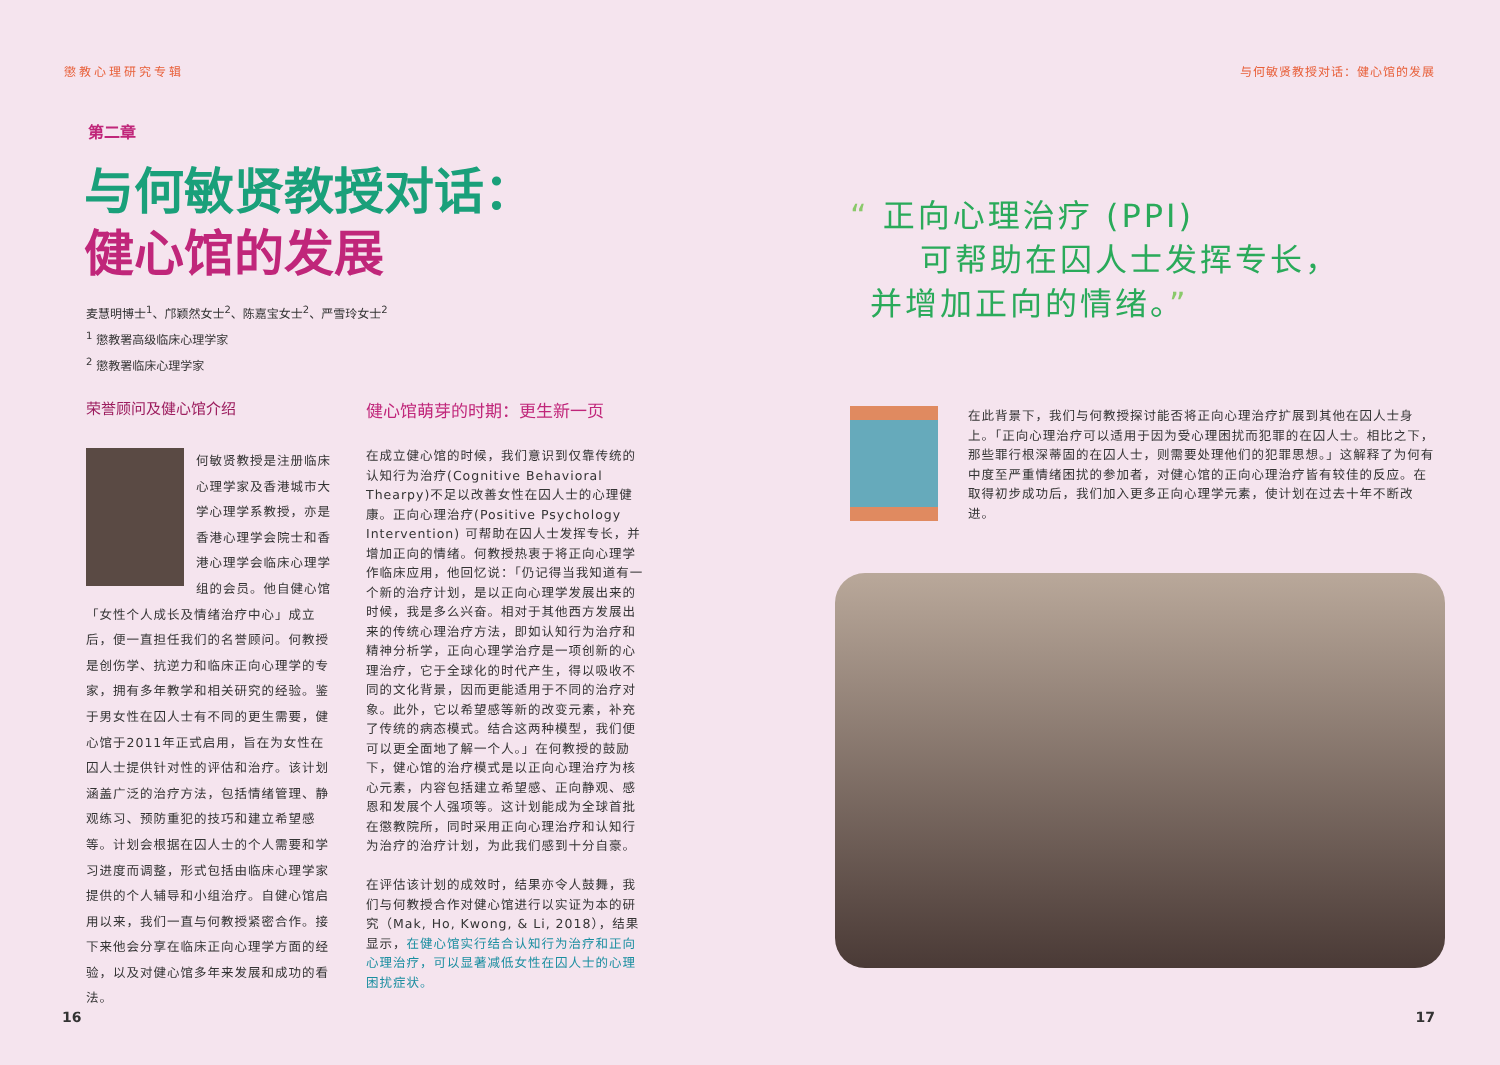懲教心理研究专辑
第二章
与何敏贤教授对话：
健心馆的发展
麦慧明博士<sup>1</sup>、邝颖然女士<sup>2</sup>、陈嘉宝女士<sup>2</sup>、严雪玲女士<sup>2</sup>
<sup>1</sup> 懲教署高级临床心理学家
<sup>2</sup> 懲教署临床心理学家
荣誉顾问及健心馆介绍
何敏贤教授是注册临床心理学家及香港城市大学心理学系教授，亦是香港心理学会院士和香港心理学会临床心理学组的会员。他自健心馆「女性个人成长及情绪治疗中心」成立后，便一直担任我们的名誉顾问。何教授是创伤学、抗逆力和临床正向心理学的专家，拥有多年教学和相关研究的经验。鉴于男女性在囚人士有不同的更生需要，健心馆于2011年正式启用，旨在为女性在囚人士提供针对性的评估和治疗。该计划涵盖广泛的治疗方法，包括情绪管理、静观练习、预防重犯的技巧和建立希望感等。计划会根据在囚人士的个人需要和学习进度而调整，形式包括由临床心理学家提供的个人辅导和小组治疗。自健心馆启用以来，我们一直与何教授紧密合作。接下来他会分享在临床正向心理学方面的经验，以及对健心馆多年来发展和成功的看法。
健心馆萌芽的时期：更生新一页
在成立健心馆的时候，我们意识到仅靠传统的认知行为治疗(Cognitive Behavioral Thearpy)不足以改善女性在囚人士的心理健康。正向心理治疗(Positive Psychology Intervention) 可帮助在囚人士发挥专长，并增加正向的情绪。何教授热衷于将正向心理学作临床应用，他回忆说：「仍记得当我知道有一个新的治疗计划，是以正向心理学发展出来的时候，我是多么兴奋。相对于其他西方发展出来的传统心理治疗方法，即如认知行为治疗和精神分析学，正向心理学治疗是一项创新的心理治疗，它于全球化的时代产生，得以吸收不同的文化背景，因而更能适用于不同的治疗对象。此外，它以希望感等新的改变元素，补充了传统的病态模式。结合这两种模型，我们便可以更全面地了解一个人。」在何教授的鼓励下，健心馆的治疗模式是以正向心理治疗为核心元素，内容包括建立希望感、正向静观、感恩和发展个人强项等。这计划能成为全球首批在懲教院所，同时采用正向心理治疗和认知行为治疗的治疗计划，为此我们感到十分自豪。
在评估该计划的成效时，结果亦令人鼓舞，我们与何教授合作对健心馆进行以实证为本的研究（Mak, Ho, Kwong, & Li, 2018），结果显示，在健心馆实行结合认知行为治疗和正向心理治疗，可以显著减低女性在囚人士的心理困扰症状。
16
与何敏贤教授对话：健心馆的发展
“ 正向心理治疗 (PPI)
可帮助在囚人士发挥专长，
并增加正向的情绪。”
在此背景下，我们与何教授探讨能否将正向心理治疗扩展到其他在囚人士身上。「正向心理治疗可以适用于因为受心理困扰而犯罪的在囚人士。相比之下，那些罪行根深蒂固的在囚人士，则需要处理他们的犯罪思想。」这解释了为何有中度至严重情绪困扰的参加者，对健心馆的正向心理治疗皆有较佳的反应。在取得初步成功后，我们加入更多正向心理学元素，使计划在过去十年不断改进。
17